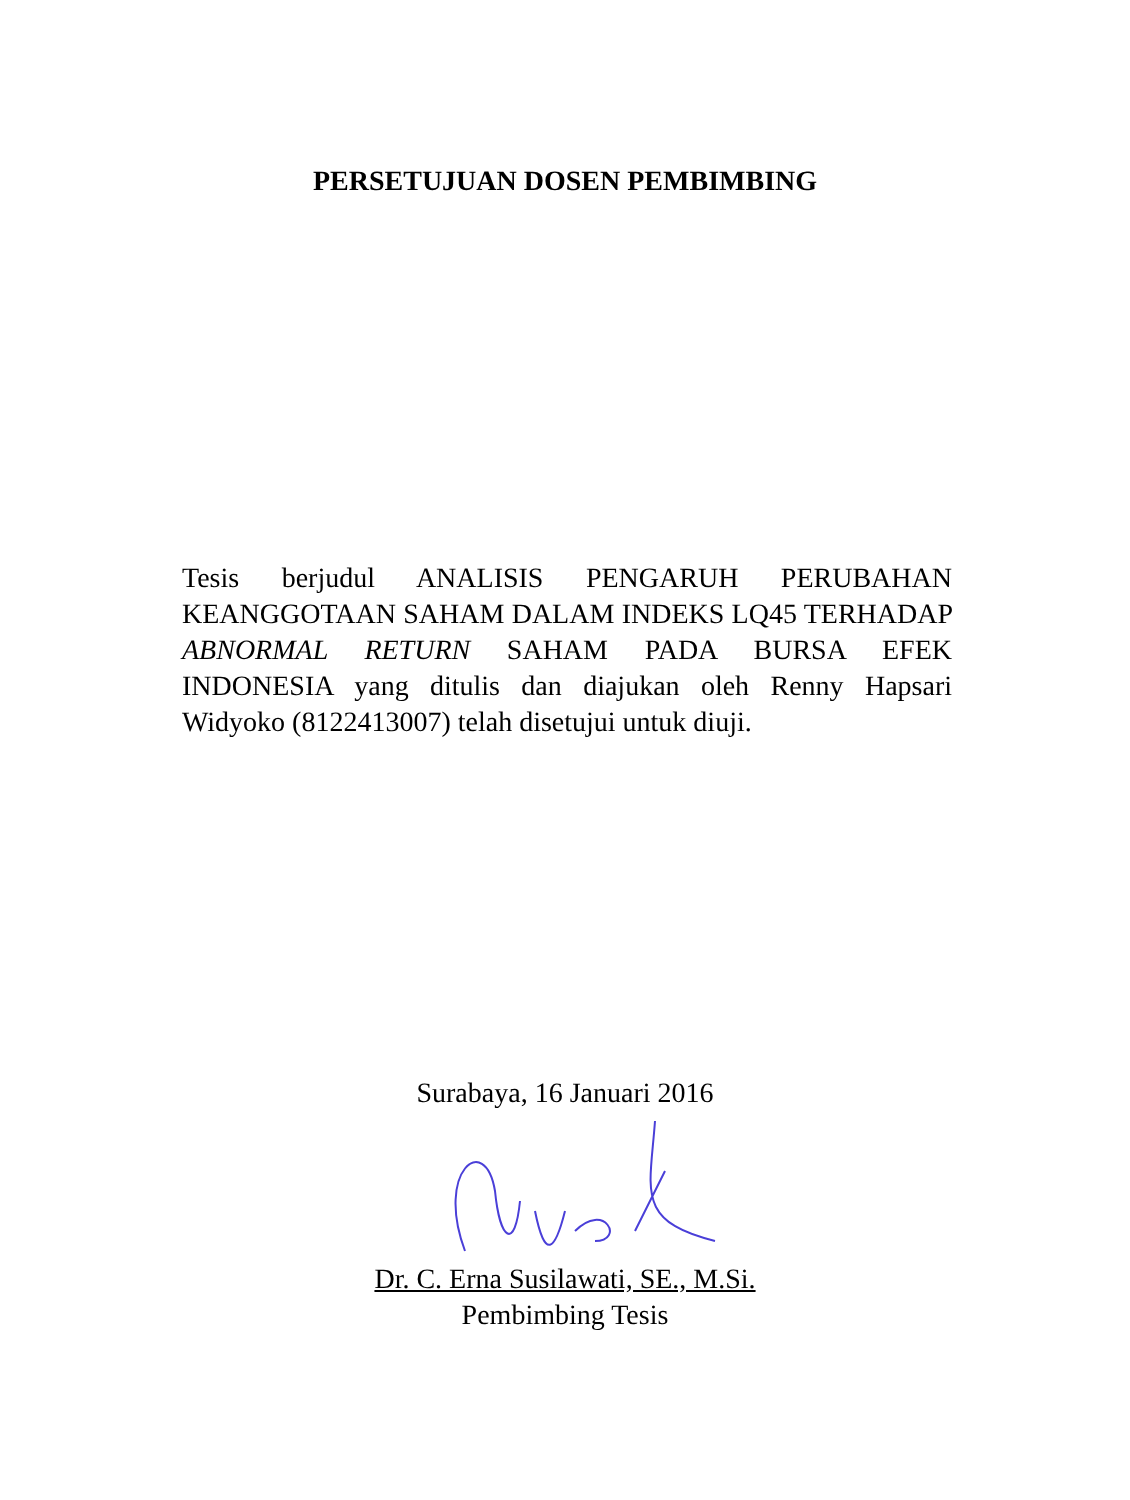PERSETUJUAN DOSEN PEMBIMBING
Tesis berjudul ANALISIS PENGARUH PERUBAHAN KEANGGOTAAN SAHAM DALAM INDEKS LQ45 TERHADAP ABNORMAL RETURN SAHAM PADA BURSA EFEK INDONESIA yang ditulis dan diajukan oleh Renny Hapsari Widyoko (8122413007) telah disetujui untuk diuji.
Surabaya, 16 Januari 2016
Dr. C. Erna Susilawati, SE., M.Si.
Pembimbing Tesis